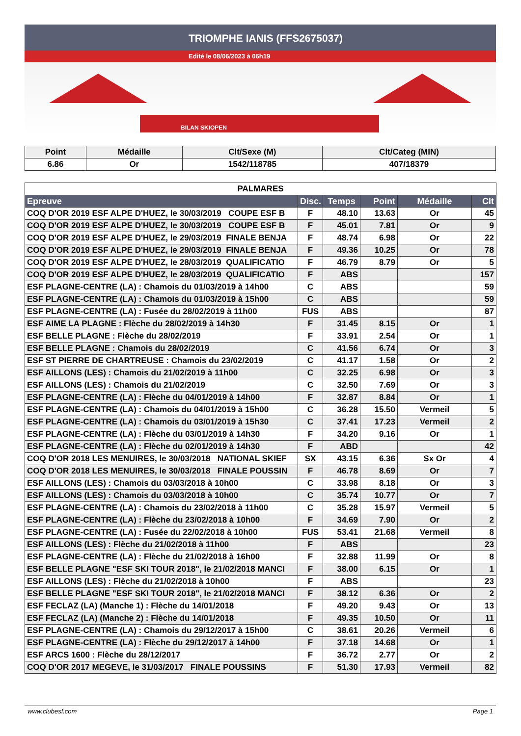TRIOMPHE IANIS (FFS2675037)
Edité le 08/06/2023 à 06h19
BILAN SKIOPEN
| Point | Médaille | Clt/Sexe (M) | Clt/Categ (MIN) |
| --- | --- | --- | --- |
| 6.86 | Or | 1542/118785 | 407/18379 |
| PALMARES | | | | | |
| --- | --- | --- | --- | --- | --- |
| Epreuve | Disc. | Temps | Point | Médaille | Clt |
| COQ D'OR 2019 ESF ALPE D'HUEZ, le 30/03/2019 COUPE ESF B | F | 48.10 | 13.63 | Or | 45 |
| COQ D'OR 2019 ESF ALPE D'HUEZ, le 30/03/2019 COUPE ESF B | F | 45.01 | 7.81 | Or | 9 |
| COQ D'OR 2019 ESF ALPE D'HUEZ, le 29/03/2019 FINALE BENJA | F | 48.74 | 6.98 | Or | 22 |
| COQ D'OR 2019 ESF ALPE D'HUEZ, le 29/03/2019 FINALE BENJA | F | 49.36 | 10.25 | Or | 78 |
| COQ D'OR 2019 ESF ALPE D'HUEZ, le 28/03/2019 QUALIFICATIO | F | 46.79 | 8.79 | Or | 5 |
| COQ D'OR 2019 ESF ALPE D'HUEZ, le 28/03/2019 QUALIFICATIO | F | ABS | | | 157 |
| ESF PLAGNE-CENTRE (LA) : Chamois du 01/03/2019 à 14h00 | C | ABS | | | 59 |
| ESF PLAGNE-CENTRE (LA) : Chamois du 01/03/2019 à 15h00 | C | ABS | | | 59 |
| ESF PLAGNE-CENTRE (LA) : Fusée du 28/02/2019 à 11h00 | FUS | ABS | | | 87 |
| ESF AIME LA PLAGNE : Flèche du 28/02/2019 à 14h30 | F | 31.45 | 8.15 | Or | 1 |
| ESF BELLE PLAGNE : Flèche du 28/02/2019 | F | 33.91 | 2.54 | Or | 1 |
| ESF BELLE PLAGNE : Chamois du 28/02/2019 | C | 41.56 | 6.74 | Or | 3 |
| ESF ST PIERRE DE CHARTREUSE : Chamois du 23/02/2019 | C | 41.17 | 1.58 | Or | 2 |
| ESF AILLONS (LES) : Chamois du 21/02/2019 à 11h00 | C | 32.25 | 6.98 | Or | 3 |
| ESF AILLONS (LES) : Chamois du 21/02/2019 | C | 32.50 | 7.69 | Or | 3 |
| ESF PLAGNE-CENTRE (LA) : Flèche du 04/01/2019 à 14h00 | F | 32.87 | 8.84 | Or | 1 |
| ESF PLAGNE-CENTRE (LA) : Chamois du 04/01/2019 à 15h00 | C | 36.28 | 15.50 | Vermeil | 5 |
| ESF PLAGNE-CENTRE (LA) : Chamois du 03/01/2019 à 15h30 | C | 37.41 | 17.23 | Vermeil | 2 |
| ESF PLAGNE-CENTRE (LA) : Flèche du 03/01/2019 à 14h30 | F | 34.20 | 9.16 | Or | 1 |
| ESF PLAGNE-CENTRE (LA) : Flèche du 02/01/2019 à 14h30 | F | ABD | | | 42 |
| COQ D'OR 2018 LES MENUIRES, le 30/03/2018 NATIONAL SKIEF | SX | 43.15 | 6.36 | Sx Or | 4 |
| COQ D'OR 2018 LES MENUIRES, le 30/03/2018 FINALE POUSSIN | F | 46.78 | 8.69 | Or | 7 |
| ESF AILLONS (LES) : Chamois du 03/03/2018 à 10h00 | C | 33.98 | 8.18 | Or | 3 |
| ESF AILLONS (LES) : Chamois du 03/03/2018 à 10h00 | C | 35.74 | 10.77 | Or | 7 |
| ESF PLAGNE-CENTRE (LA) : Chamois du 23/02/2018 à 11h00 | C | 35.28 | 15.97 | Vermeil | 5 |
| ESF PLAGNE-CENTRE (LA) : Flèche du 23/02/2018 à 10h00 | F | 34.69 | 7.90 | Or | 2 |
| ESF PLAGNE-CENTRE (LA) : Fusée du 22/02/2018 à 10h00 | FUS | 53.41 | 21.68 | Vermeil | 8 |
| ESF AILLONS (LES) : Flèche du 21/02/2018 à 11h00 | F | ABS | | | 23 |
| ESF PLAGNE-CENTRE (LA) : Flèche du 21/02/2018 à 16h00 | F | 32.88 | 11.99 | Or | 8 |
| ESF BELLE PLAGNE "ESF SKI TOUR 2018", le 21/02/2018 MANCI | F | 38.00 | 6.15 | Or | 1 |
| ESF AILLONS (LES) : Flèche du 21/02/2018 à 10h00 | F | ABS | | | 23 |
| ESF BELLE PLAGNE "ESF SKI TOUR 2018", le 21/02/2018 MANCI | F | 38.12 | 6.36 | Or | 2 |
| ESF FECLAZ (LA) (Manche 1) : Flèche du 14/01/2018 | F | 49.20 | 9.43 | Or | 13 |
| ESF FECLAZ (LA) (Manche 2) : Flèche du 14/01/2018 | F | 49.35 | 10.50 | Or | 11 |
| ESF PLAGNE-CENTRE (LA) : Chamois du 29/12/2017 à 15h00 | C | 38.61 | 20.26 | Vermeil | 6 |
| ESF PLAGNE-CENTRE (LA) : Flèche du 29/12/2017 à 14h00 | F | 37.18 | 14.68 | Or | 1 |
| ESF ARCS 1600 : Flèche du 28/12/2017 | F | 36.72 | 2.77 | Or | 2 |
| COQ D'OR 2017 MEGEVE, le 31/03/2017 FINALE POUSSINS | F | 51.30 | 17.93 | Vermeil | 82 |
www.clubesf.com Page 1